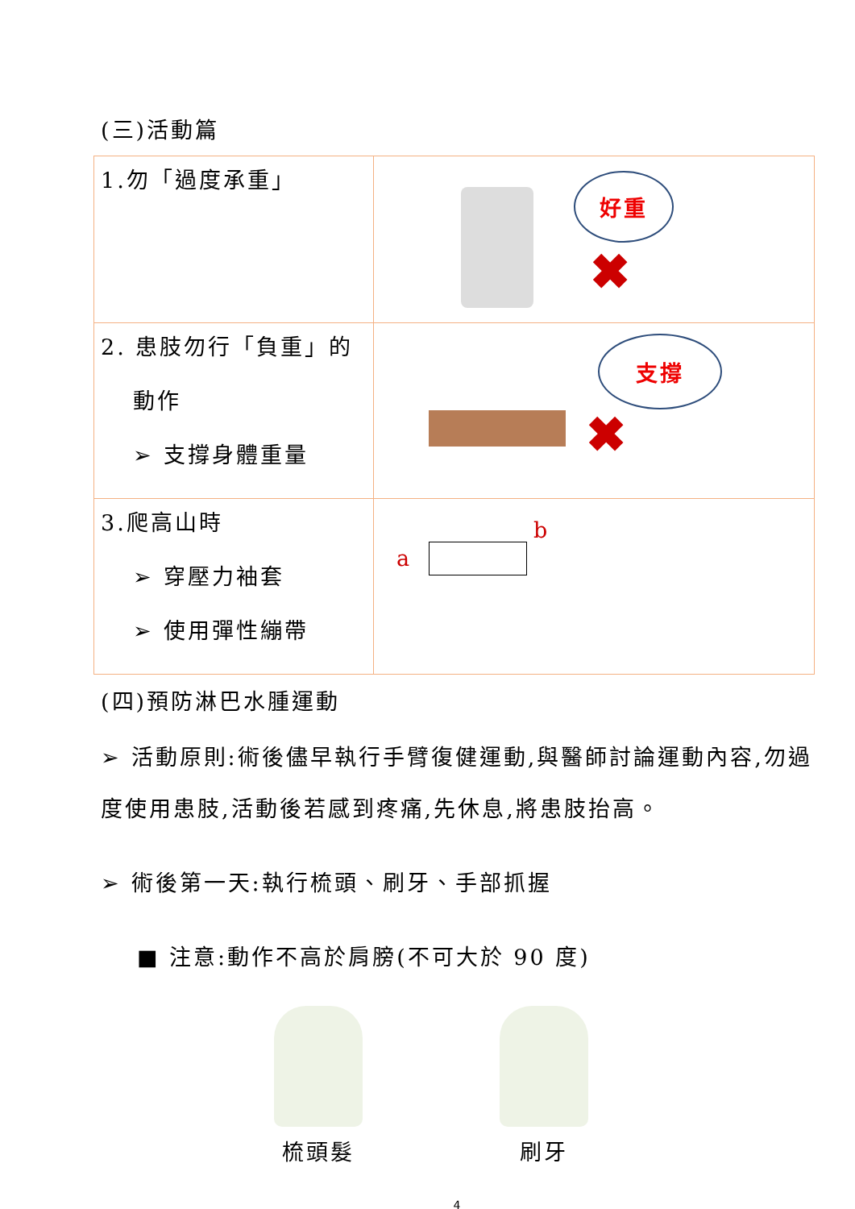(三)活動篇
| 1.勿「過度承重」 | 好重 ✖ |
| 2. 患肢勿行「負重」的 動作 ➢ 支撐身體重量 | 支撐 ✖ |
| 3.爬高山時 ➢ 穿壓力袖套 ➢ 使用彈性繃帶 | a b |
(四)預防淋巴水腫運動
➢ 活動原則:術後儘早執行手臂復健運動,與醫師討論運動內容,勿過度使用患肢,活動後若感到疼痛,先休息,將患肢抬高。
➢ 術後第一天:執行梳頭、刷牙、手部抓握
■ 注意:動作不高於肩膀(不可大於 90 度)
梳頭髮 刷牙
4